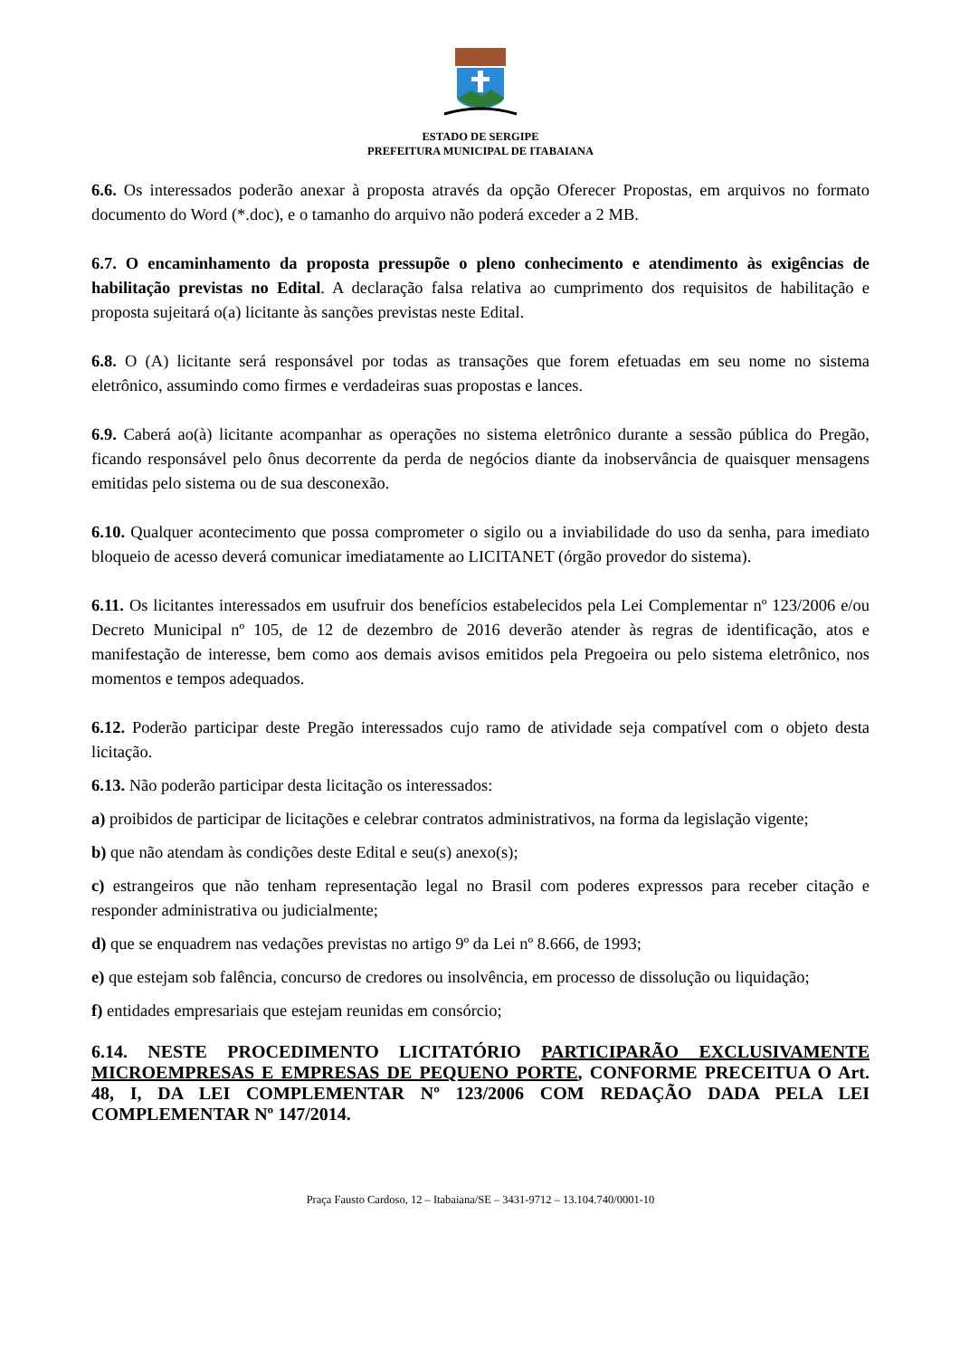ESTADO DE SERGIPE
PREFEITURA MUNICIPAL DE ITABAIANA
6.6. Os interessados poderão anexar à proposta através da opção Oferecer Propostas, em arquivos no formato documento do Word (*.doc), e o tamanho do arquivo não poderá exceder a 2 MB.
6.7. O encaminhamento da proposta pressupõe o pleno conhecimento e atendimento às exigências de habilitação previstas no Edital. A declaração falsa relativa ao cumprimento dos requisitos de habilitação e proposta sujeitará o(a) licitante às sanções previstas neste Edital.
6.8. O (A) licitante será responsável por todas as transações que forem efetuadas em seu nome no sistema eletrônico, assumindo como firmes e verdadeiras suas propostas e lances.
6.9. Caberá ao(à) licitante acompanhar as operações no sistema eletrônico durante a sessão pública do Pregão, ficando responsável pelo ônus decorrente da perda de negócios diante da inobservância de quaisquer mensagens emitidas pelo sistema ou de sua desconexão.
6.10. Qualquer acontecimento que possa comprometer o sigilo ou a inviabilidade do uso da senha, para imediato bloqueio de acesso deverá comunicar imediatamente ao LICITANET (órgão provedor do sistema).
6.11. Os licitantes interessados em usufruir dos benefícios estabelecidos pela Lei Complementar nº 123/2006 e/ou Decreto Municipal nº 105, de 12 de dezembro de 2016 deverão atender às regras de identificação, atos e manifestação de interesse, bem como aos demais avisos emitidos pela Pregoeira ou pelo sistema eletrônico, nos momentos e tempos adequados.
6.12. Poderão participar deste Pregão interessados cujo ramo de atividade seja compatível com o objeto desta licitação.
6.13. Não poderão participar desta licitação os interessados:
a) proibidos de participar de licitações e celebrar contratos administrativos, na forma da legislação vigente;
b) que não atendam às condições deste Edital e seu(s) anexo(s);
c) estrangeiros que não tenham representação legal no Brasil com poderes expressos para receber citação e responder administrativa ou judicialmente;
d) que se enquadrem nas vedações previstas no artigo 9º da Lei nº 8.666, de 1993;
e) que estejam sob falência, concurso de credores ou insolvência, em processo de dissolução ou liquidação;
f) entidades empresariais que estejam reunidas em consórcio;
6.14. NESTE PROCEDIMENTO LICITATÓRIO PARTICIPARÃO EXCLUSIVAMENTE MICROEMPRESAS E EMPRESAS DE PEQUENO PORTE, CONFORME PRECEITUA O Art. 48, I, DA LEI COMPLEMENTAR Nº 123/2006 COM REDAÇÃO DADA PELA LEI COMPLEMENTAR Nº 147/2014.
Praça Fausto Cardoso, 12 – Itabaiana/SE – 3431-9712 – 13.104.740/0001-10